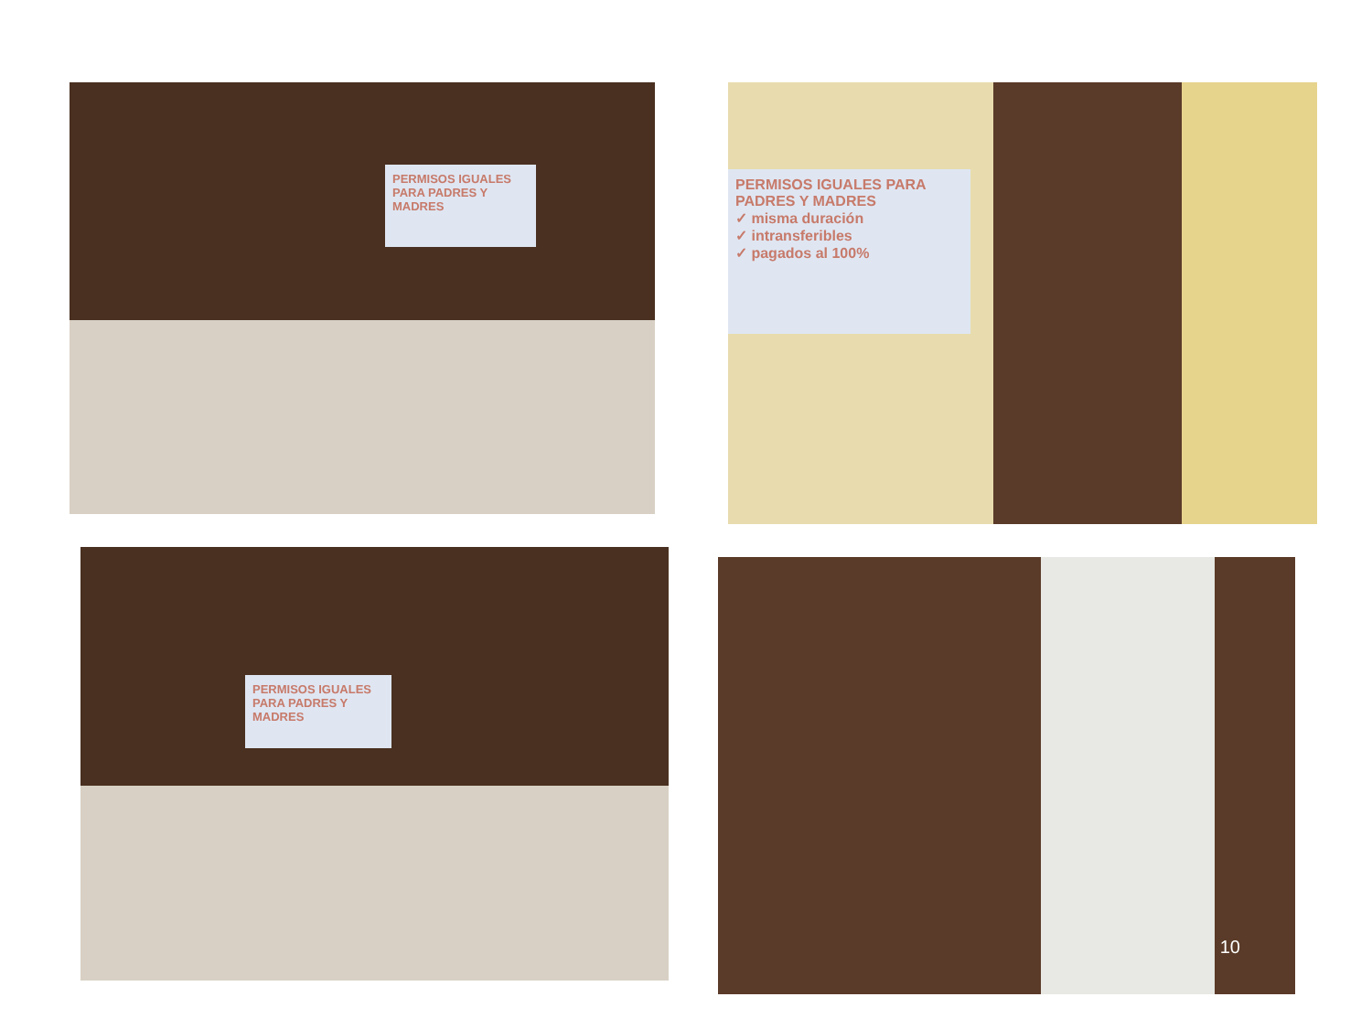PERMISOS IGUALES PARA PADRES Y MADRES
PERMISOS IGUALES PARA PADRES Y MADRES
✓ misma duración
✓ intransferibles
✓ pagados al 100%
PERMISOS IGUALES PARA PADRES Y MADRES
10